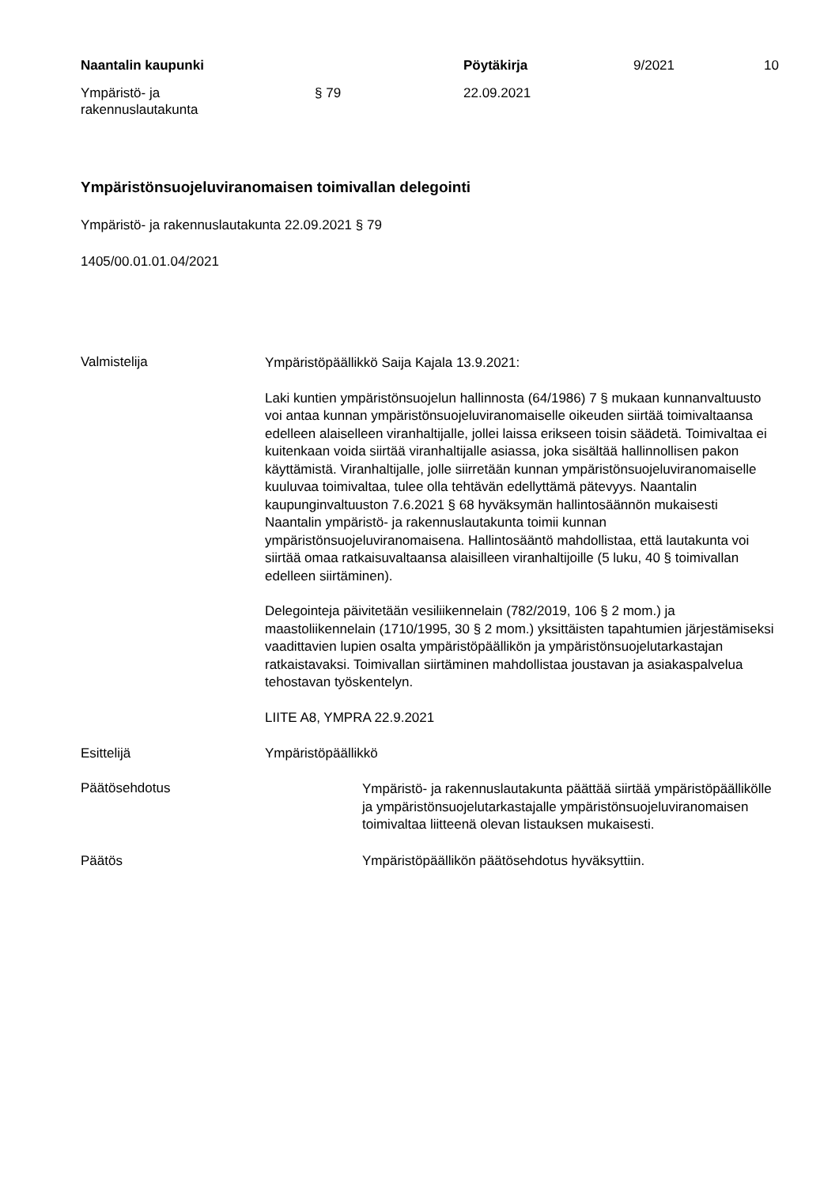Naantalin kaupunki Pöytäkirja 9/2021 10
Ympäristö- ja
rakennuslautakunta § 79 22.09.2021
Ympäristönsuojeluviranomaisen toimivallan delegointi
Ympäristö- ja rakennuslautakunta 22.09.2021 § 79
1405/00.01.01.04/2021
Valmistelija
Ympäristöpäällikkö Saija Kajala 13.9.2021:
Laki kuntien ympäristönsuojelun hallinnosta (64/1986) 7 § mukaan kunnanvaltuusto voi antaa kunnan ympäristönsuojeluviranomaiselle oikeuden siirtää toimivaltaansa edelleen alaiselleen viranhaltijalle, jollei laissa erikseen toisin säädetä. Toimivaltaa ei kuitenkaan voida siirtää viranhaltijalle asiassa, joka sisältää hallinnollisen pakon käyttämistä. Viranhaltijalle, jolle siirretään kunnan ympäristönsuojeluviranomaiselle kuuluvaa toimivaltaa, tulee olla tehtävän edellyttämä pätevyys. Naantalin kaupunginvaltuuston 7.6.2021 § 68 hyväksymän hallintosäännön mukaisesti Naantalin ympäristö- ja rakennuslautakunta toimii kunnan ympäristönsuojeluviranomaisena. Hallintosääntö mahdollistaa, että lautakunta voi siirtää omaa ratkaisuvaltaansa alaisilleen viranhaltijoille (5 luku, 40 § toimivallan edelleen siirtäminen).
Delegointeja päivitetään vesiliikennelain (782/2019, 106 § 2 mom.) ja maastoliikennelain (1710/1995, 30 § 2 mom.) yksittäisten tapahtumien järjestämiseksi vaadittavien lupien osalta ympäristöpäällikön ja ympäristönsuojelutarkastajan ratkaistavaksi. Toimivallan siirtäminen mahdollistaa joustavan ja asiakaspalvelua tehostavan työskentelyn.
LIITE A8, YMPRA 22.9.2021
Esittelijä Ympäristöpäällikkö
Päätösehdotus
Ympäristö- ja rakennuslautakunta päättää siirtää ympäristöpäällikölle ja ympäristönsuojelutarkastajalle ympäristönsuojeluviranomaisen toimivaltaa liitteenä olevan listauksen mukaisesti.
Päätös Ympäristöpäällikön päätösehdotus hyväksyttiin.